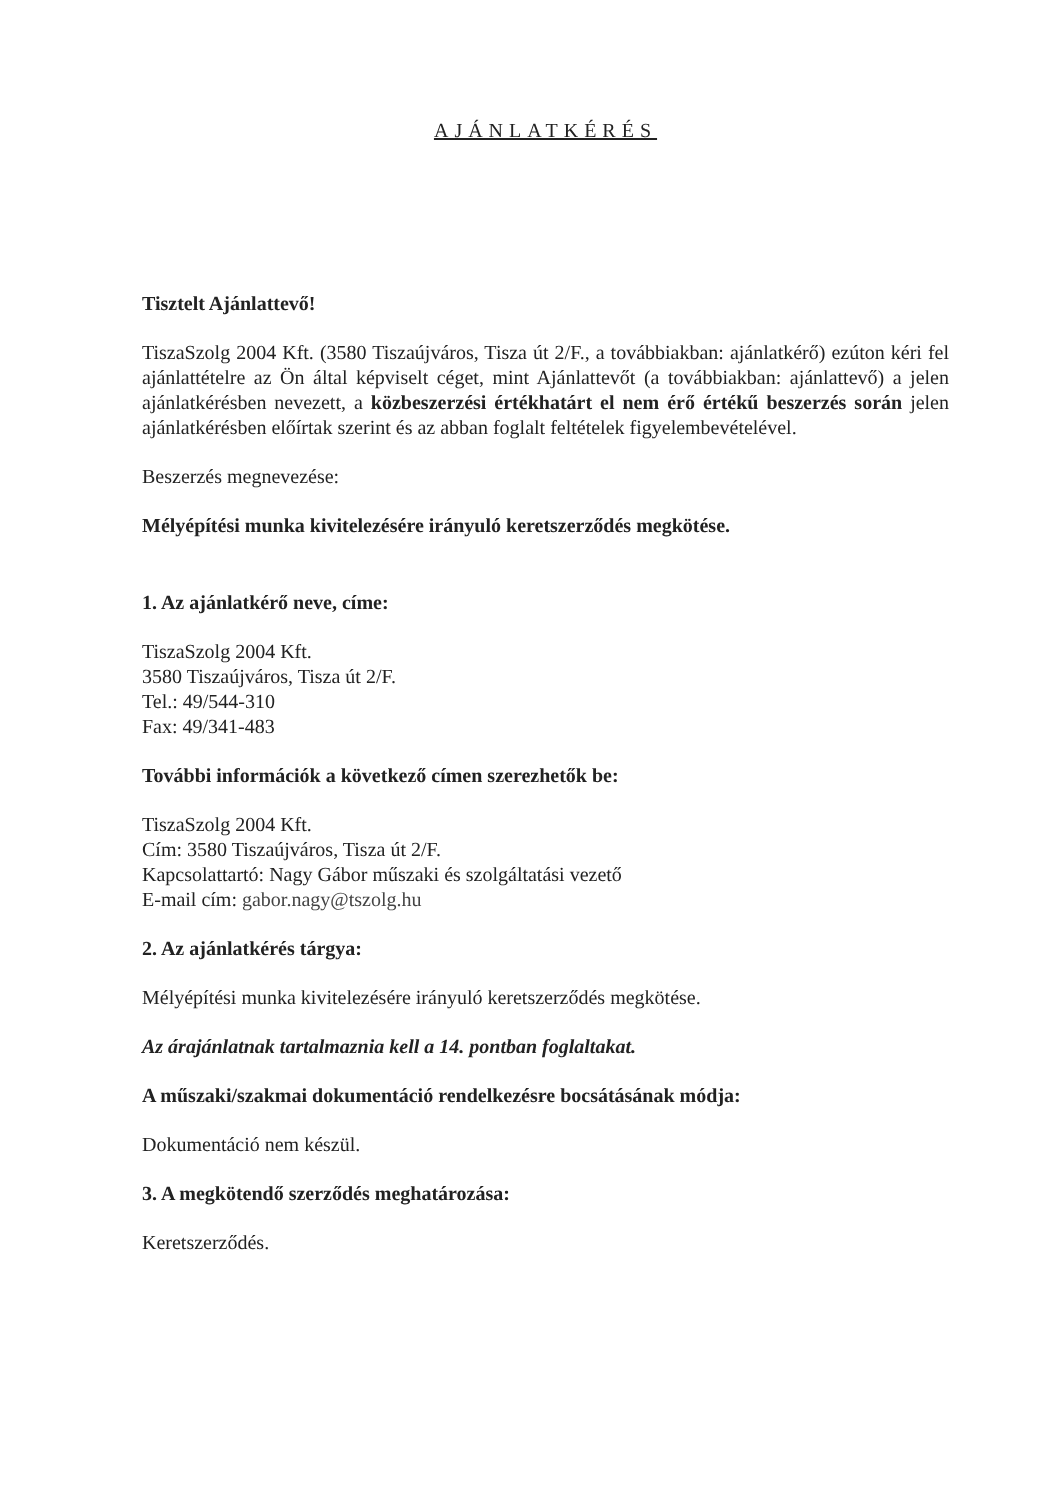AJÁNLATKÉRÉS
Tisztelt Ajánlattevő!
TiszaSzolg 2004 Kft. (3580 Tiszaújváros, Tisza út 2/F., a továbbiakban: ajánlatkérő) ezúton kéri fel ajánlattételre az Ön által képviselt céget, mint Ajánlattevőt (a továbbiakban: ajánlattevő) a jelen ajánlatkérésben nevezett, a közbeszerzési értékhatárt el nem érő értékű beszerzés során jelen ajánlatkérésben előírtak szerint és az abban foglalt feltételek figyelembevételével.
Beszerzés megnevezése:
Mélyépítési munka kivitelezésére irányuló keretszerződés megkötése.
1. Az ajánlatkérő neve, címe:
TiszaSzolg 2004 Kft.
3580 Tiszaújváros, Tisza út 2/F.
Tel.: 49/544-310
Fax: 49/341-483
További információk a következő címen szerezhetők be:
TiszaSzolg 2004 Kft.
Cím: 3580 Tiszaújváros, Tisza út 2/F.
Kapcsolattartó: Nagy Gábor műszaki és szolgáltatási vezető
E-mail cím: gabor.nagy@tszolg.hu
2. Az ajánlatkérés tárgya:
Mélyépítési munka kivitelezésére irányuló keretszerződés megkötése.
Az árajánlatnak tartalmaznia kell a 14. pontban foglaltakat.
A műszaki/szakmai dokumentáció rendelkezésre bocsátásának módja:
Dokumentáció nem készül.
3. A megkötendő szerződés meghatározása:
Keretszerződés.